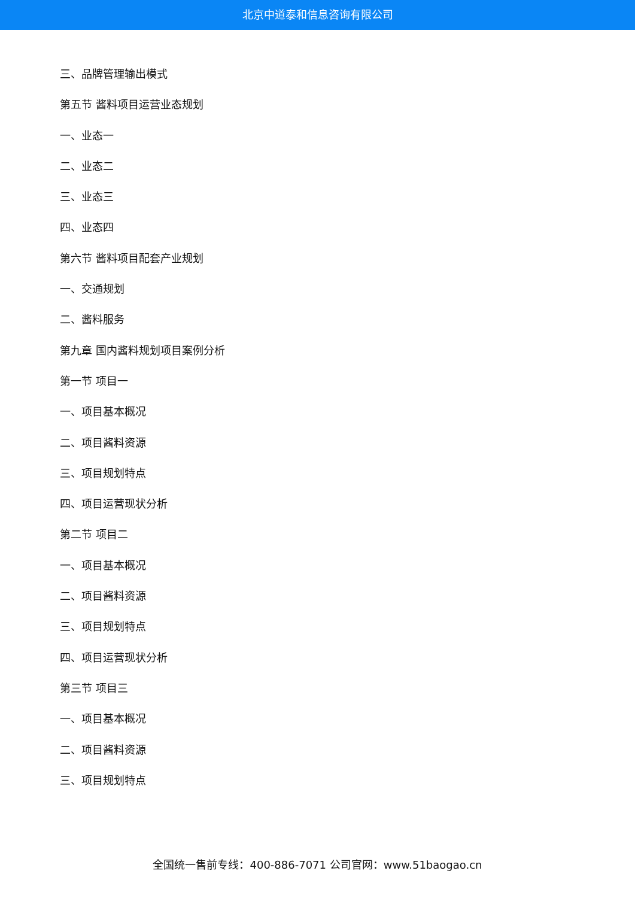北京中道泰和信息咨询有限公司
三、品牌管理输出模式
第五节 酱料项目运营业态规划
一、业态一
二、业态二
三、业态三
四、业态四
第六节 酱料项目配套产业规划
一、交通规划
二、酱料服务
第九章 国内酱料规划项目案例分析
第一节 项目一
一、项目基本概况
二、项目酱料资源
三、项目规划特点
四、项目运营现状分析
第二节 项目二
一、项目基本概况
二、项目酱料资源
三、项目规划特点
四、项目运营现状分析
第三节 项目三
一、项目基本概况
二、项目酱料资源
三、项目规划特点
全国统一售前专线：400-886-7071 公司官网：www.51baogao.cn